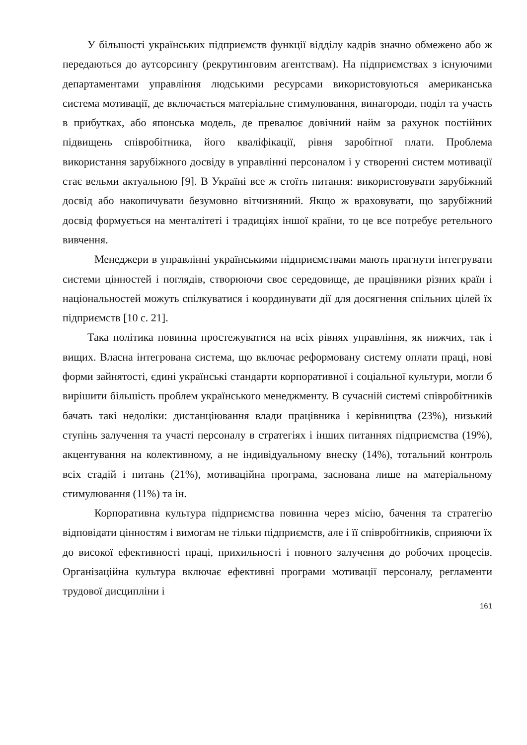У більшості українських підприємств функції відділу кадрів значно обмежено або ж передаються до аутсорсингу (рекрутинговим агентствам). На підприємствах з існуючими департаментами управління людськими ресурсами використовуються американська система мотивації, де включається матеріальне стимулювання, винагороди, поділ та участь в прибутках, або японська модель, де превалює довічний найм за рахунок постійних підвищень співробітника, його кваліфікації, рівня заробітної плати. Проблема використання зарубіжного досвіду в управлінні персоналом і у створенні систем мотивації стає вельми актуальною [9]. В Україні все ж стоїть питання: використовувати зарубіжний досвід або накопичувати безумовно вітчизняний. Якщо ж враховувати, що зарубіжний досвід формується на менталітеті і традиціях іншої країни, то це все потребує ретельного вивчення.
Менеджери в управлінні українськими підприємствами мають прагнути інтегрувати системи цінностей і поглядів, створюючи своє середовище, де працівники різних країн і національностей можуть спілкуватися і координувати дії для досягнення спільних цілей їх підприємств [10 с. 21].
Така політика повинна простежуватися на всіх рівнях управління, як нижчих, так і вищих. Власна інтегрована система, що включає реформовану систему оплати праці, нові форми зайнятості, єдині українські стандарти корпоративної і соціальної культури, могли б вирішити більшість проблем українського менеджменту. В сучасній системі співробітників бачать такі недоліки: дистанціювання влади працівника і керівництва (23%), низький ступінь залучення та участі персоналу в стратегіях і інших питаннях підприємства (19%), акцентування на колективному, а не індивідуальному внеску (14%), тотальний контроль всіх стадій і питань (21%), мотиваційна програма, заснована лише на матеріальному стимулювання (11%) та ін.
Корпоративна культура підприємства повинна через місію, бачення та стратегію відповідати цінностям і вимогам не тільки підприємств, але і її співробітників, сприяючи їх до високої ефективності праці, прихильності і повного залучення до робочих процесів. Організаційна культура включає ефективні програми мотивації персоналу, регламенти трудової дисципліни і
161